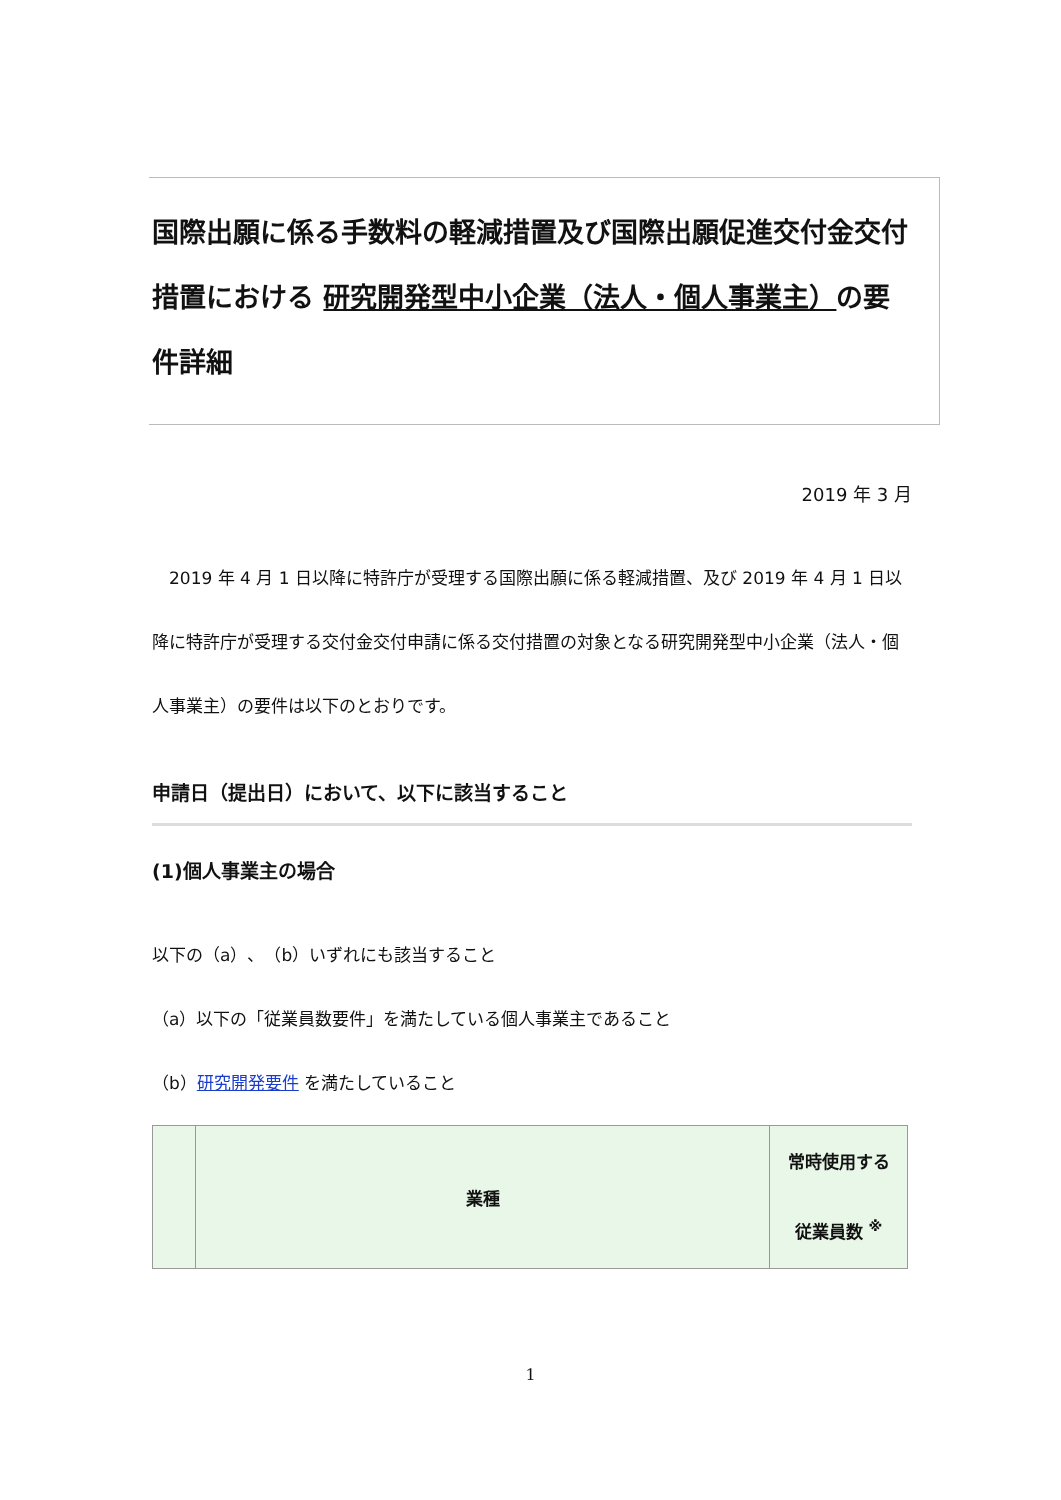国際出願に係る手数料の軽減措置及び国際出願促進交付金交付措置における 研究開発型中小企業（法人・個人事業主）の要件詳細
2019 年 3 月
　2019 年 4 月 1 日以降に特許庁が受理する国際出願に係る軽減措置、及び 2019 年 4 月 1 日以降に特許庁が受理する交付金交付申請に係る交付措置の対象となる研究開発型中小企業（法人・個人事業主）の要件は以下のとおりです。
申請日（提出日）において、以下に該当すること
(1)個人事業主の場合
以下の（a）、（b）いずれにも該当すること
（a）以下の「従業員数要件」を満たしている個人事業主であること
（b）研究開発要件 を満たしていること
| | 業種 | 常時使用する 従業員数 <sup>※</sup> |
| --- | --- | --- |
1